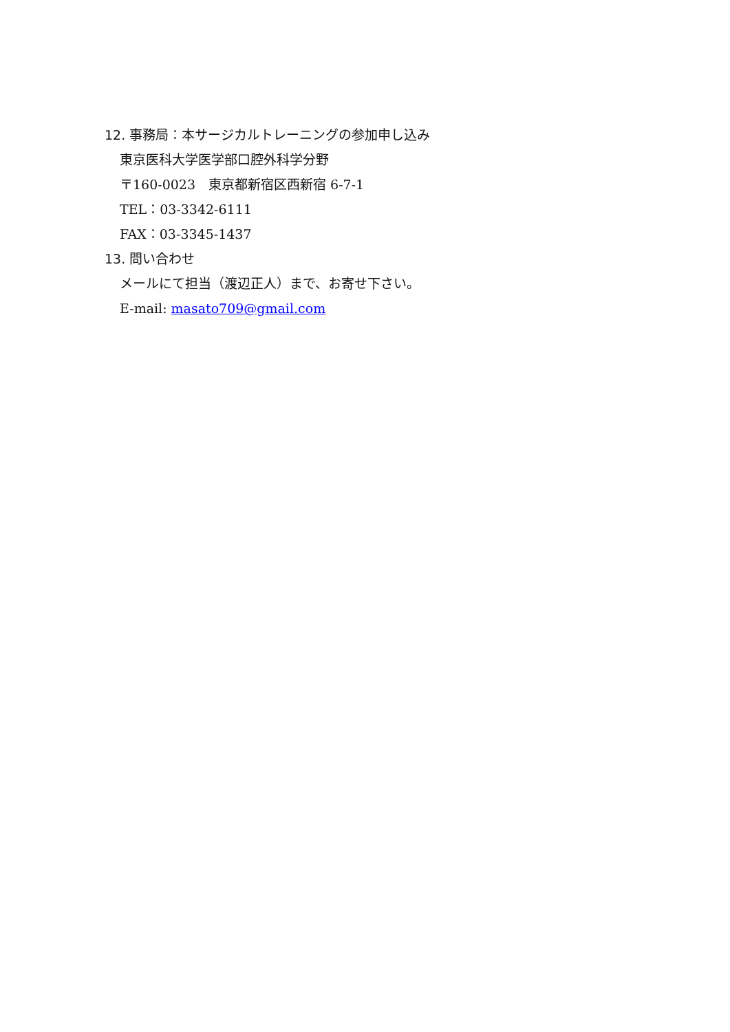12. 事務局：本サージカルトレーニングの参加申し込み
東京医科大学医学部口腔外科学分野
〒160-0023　東京都新宿区西新宿 6-7-1
TEL：03-3342-6111
FAX：03-3345-1437
13. 問い合わせ
メールにて担当（渡辺正人）まで、お寄せ下さい。
E-mail: masato709@gmail.com